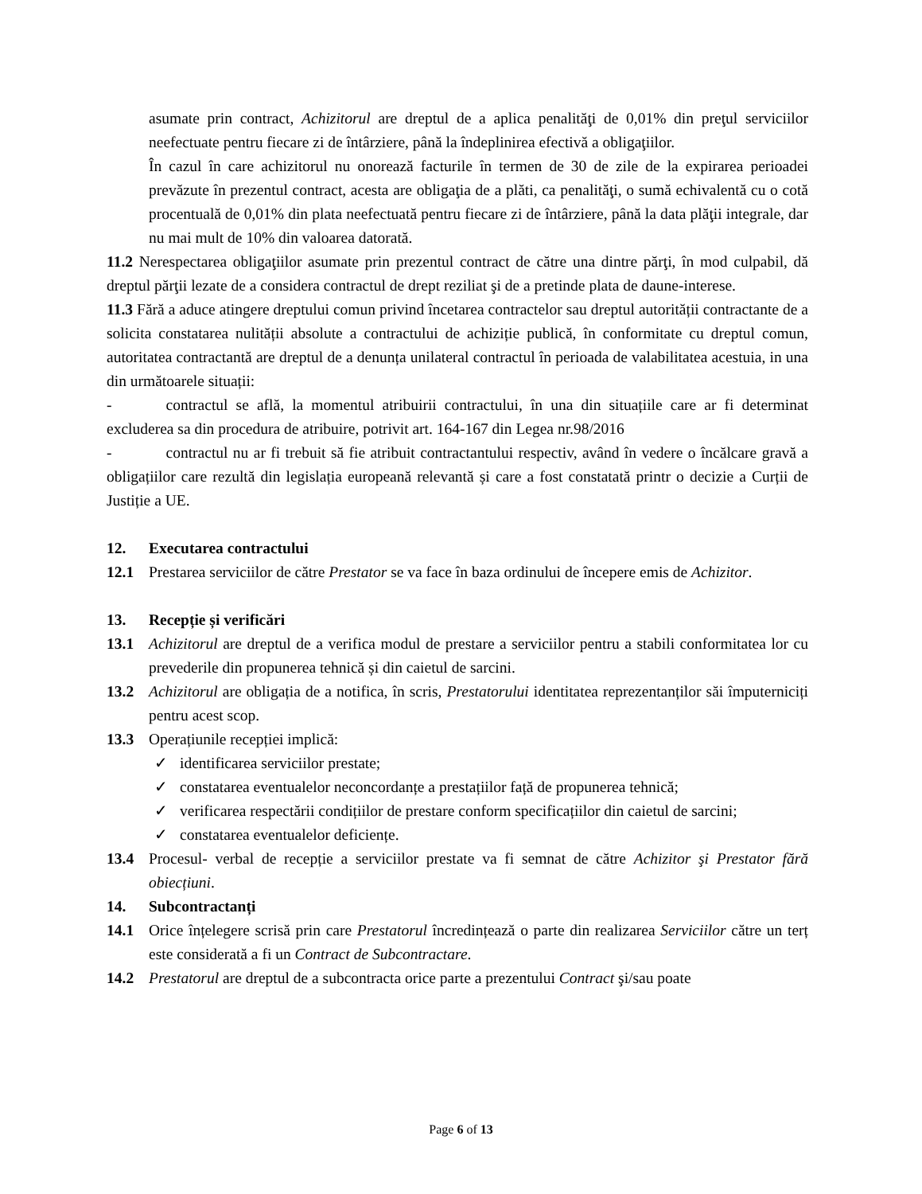asumate prin contract, Achizitorul are dreptul de a aplica penalităţi de 0,01% din preţul serviciilor neefectuate pentru fiecare zi de întârziere, până la îndeplinirea efectivă a obligaţiilor.
În cazul în care achizitorul nu onorează facturile în termen de 30 de zile de la expirarea perioadei prevăzute în prezentul contract, acesta are obligaţia de a plăti, ca penalităţi, o sumă echivalentă cu o cotă procentuală de 0,01% din plata neefectuată pentru fiecare zi de întârziere, până la data plăţii integrale, dar nu mai mult de 10% din valoarea datorată.
11.2 Nerespectarea obligaţiilor asumate prin prezentul contract de către una dintre părţi, în mod culpabil, dă dreptul părţii lezate de a considera contractul de drept reziliat şi de a pretinde plata de daune-interese.
11.3 Fără a aduce atingere dreptului comun privind încetarea contractelor sau dreptul autorității contractante de a solicita constatarea nulității absolute a contractului de achiziție publică, în conformitate cu dreptul comun, autoritatea contractantă are dreptul de a denunța unilateral contractul în perioada de valabilitatea acestuia, in una din următoarele situații:
- contractul se află, la momentul atribuirii contractului, în una din situațiile care ar fi determinat excluderea sa din procedura de atribuire, potrivit art. 164-167 din Legea nr.98/2016
- contractul nu ar fi trebuit să fie atribuit contractantului respectiv, având în vedere o încălcare gravă a obligațiilor care rezultă din legislația europeană relevantă și care a fost constatată printr o decizie a Curții de Justiție a UE.
12. Executarea contractului
12.1 Prestarea serviciilor de către Prestator se va face în baza ordinului de începere emis de Achizitor.
13. Recepție și verificări
13.1 Achizitorul are dreptul de a verifica modul de prestare a serviciilor pentru a stabili conformitatea lor cu prevederile din propunerea tehnică și din caietul de sarcini.
13.2 Achizitorul are obligația de a notifica, în scris, Prestatorului identitatea reprezentanților săi împuterniciți pentru acest scop.
13.3 Operațiunile recepției implică:
✓ identificarea serviciilor prestate;
✓ constatarea eventualelor neconcordanțe a prestațiilor față de propunerea tehnică;
✓ verificarea respectării condițiilor de prestare conform specificațiilor din caietul de sarcini;
✓ constatarea eventualelor deficiențe.
13.4 Procesul- verbal de recepție a serviciilor prestate va fi semnat de către Achizitor şi Prestator fără obiecțiuni.
14. Subcontractanți
14.1 Orice înțelegere scrisă prin care Prestatorul încredințează o parte din realizarea Serviciilor către un terț este considerată a fi un Contract de Subcontractare.
14.2 Prestatorul are dreptul de a subcontracta orice parte a prezentului Contract şi/sau poate
Page 6 of 13